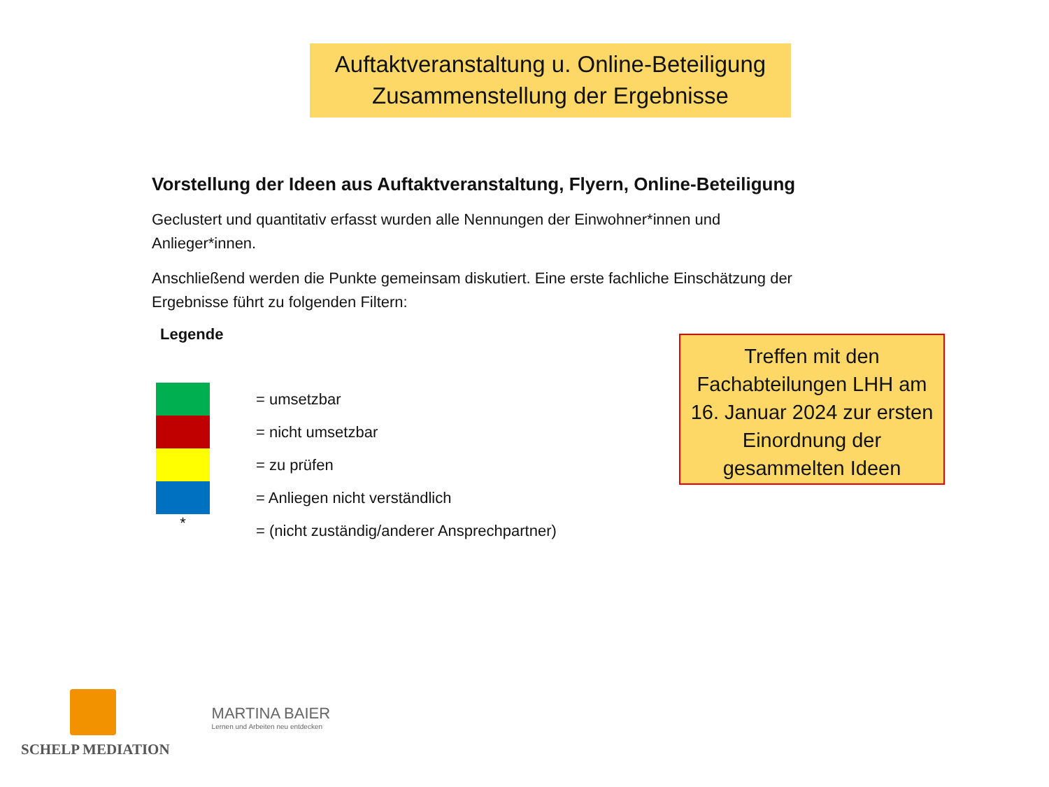Auftaktveranstaltung u. Online-Beteiligung
Zusammenstellung der Ergebnisse
Vorstellung der Ideen aus Auftaktveranstaltung, Flyern, Online-Beteiligung
Geclustert und quantitativ erfasst wurden alle Nennungen der Einwohner*innen und Anlieger*innen.
Anschließend werden die Punkte gemeinsam diskutiert. Eine erste fachliche Einschätzung der Ergebnisse führt zu folgenden Filtern:
Legende
= umsetzbar
= nicht umsetzbar
= zu prüfen
= Anliegen nicht verständlich
*
= (nicht zuständig/anderer Ansprechpartner)
Treffen mit den Fachabteilungen LHH am 16. Januar 2024 zur ersten Einordnung der gesammelten Ideen
SCHELP MEDIATION
MARTINA BAIER
Lernen und Arbeiten neu entdecken